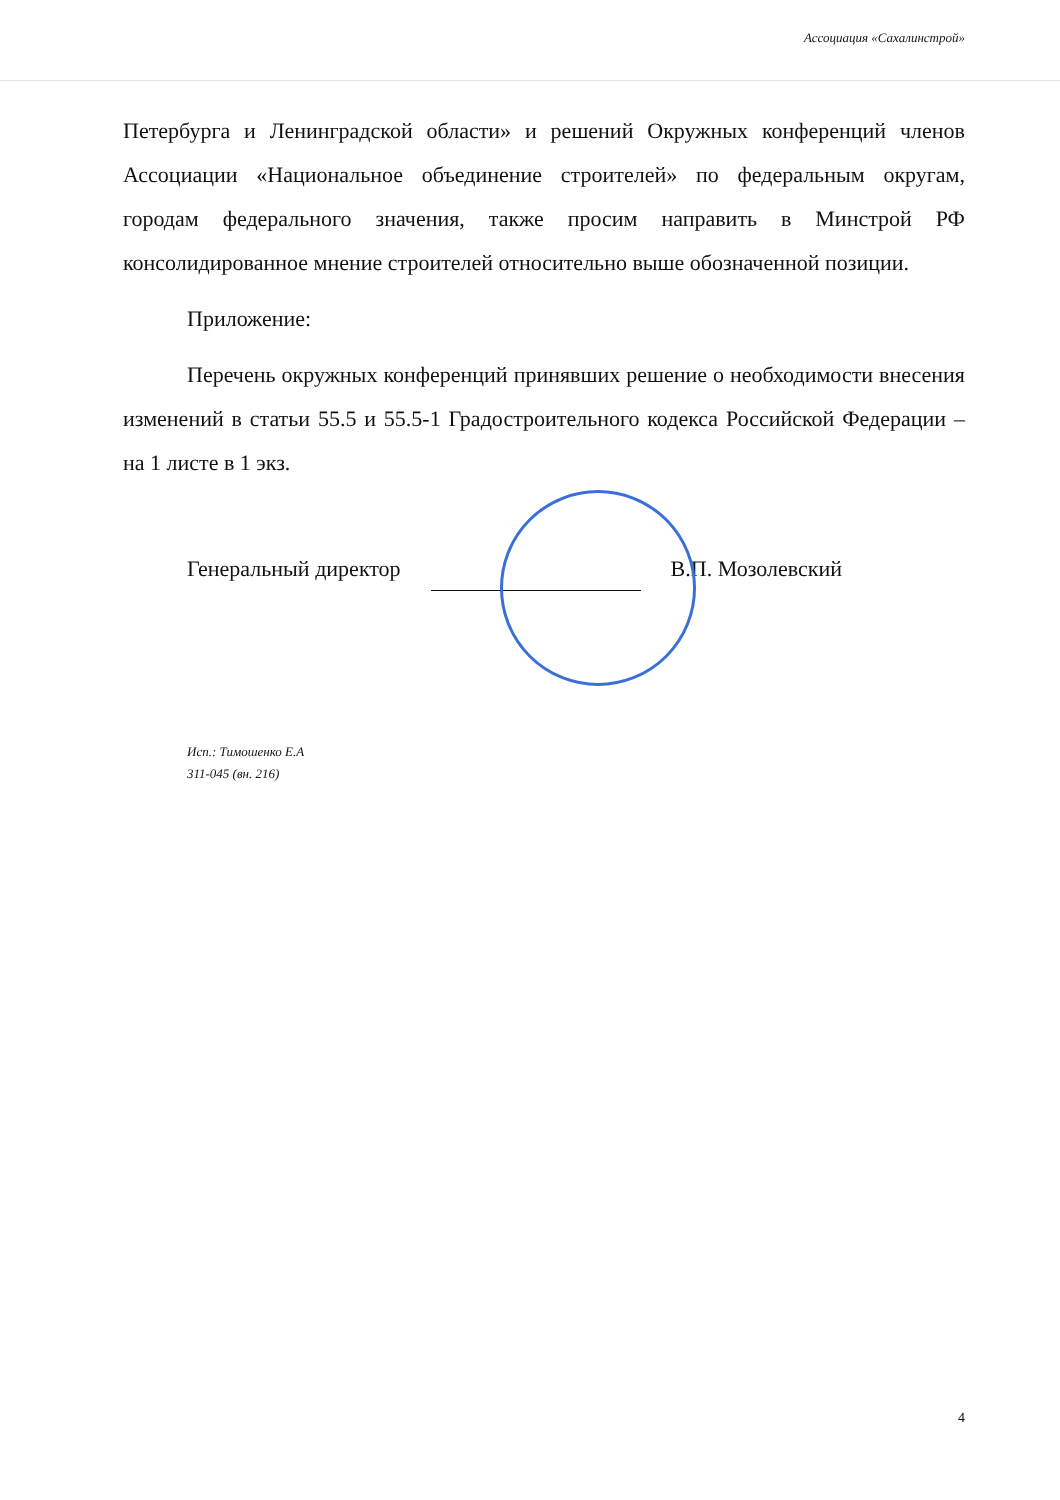Ассоциация «Сахалинстрой»
Петербурга и Ленинградской области» и решений Окружных конференций членов Ассоциации «Национальное объединение строителей» по федеральным округам, городам федерального значения, также просим направить в Минстрой РФ консолидированное мнение строителей относительно выше обозначенной позиции.
Приложение:
Перечень окружных конференций принявших решение о необходимости внесения изменений в статьи 55.5 и 55.5-1 Градостроительного кодекса Российской Федерации – на 1 листе в 1 экз.
Генеральный директор В.П. Мозолевский
Исп.: Тимошенко Е.А
311-045 (вн. 216)
4